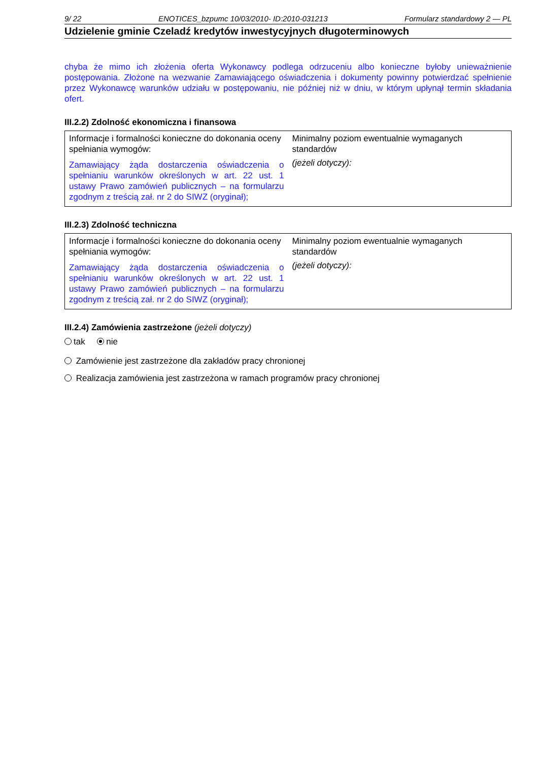9/ 22 ENOTICES_bzpumc 10/03/2010- ID:2010-031213 Formularz standardowy 2 — PL
Udzielenie gminie Czeladź kredytów inwestycyjnych długoterminowych
chyba że mimo ich złożenia oferta Wykonawcy podlega odrzuceniu albo konieczne byłoby unieważnienie postępowania. Złożone na wezwanie Zamawiającego oświadczenia i dokumenty powinny potwierdzać spełnienie przez Wykonawcę warunków udziału w postępowaniu, nie później niż w dniu, w którym upłynął termin składania ofert.
III.2.2) Zdolność ekonomiczna i finansowa
| Informacje i formalności konieczne do dokonania oceny spełniania wymogów: Zamawiający żąda dostarczenia oświadczenia o spełnianiu warunków określonych w art. 22 ust. 1 ustawy Prawo zamówień publicznych – na formularzu zgodnym z treścią zał. nr 2 do SIWZ (oryginał); | Minimalny poziom ewentualnie wymaganych standardów (jeżeli dotyczy): |
III.2.3) Zdolność techniczna
| Informacje i formalności konieczne do dokonania oceny spełniania wymogów: Zamawiający żąda dostarczenia oświadczenia o spełnianiu warunków określonych w art. 22 ust. 1 ustawy Prawo zamówień publicznych – na formularzu zgodnym z treścią zał. nr 2 do SIWZ (oryginał); | Minimalny poziom ewentualnie wymaganych standardów (jeżeli dotyczy): |
III.2.4) Zamówienia zastrzeżone (jeżeli dotyczy)
tak nie
Zamówienie jest zastrzeżone dla zakładów pracy chronionej
Realizacja zamówienia jest zastrzeżona w ramach programów pracy chronionej